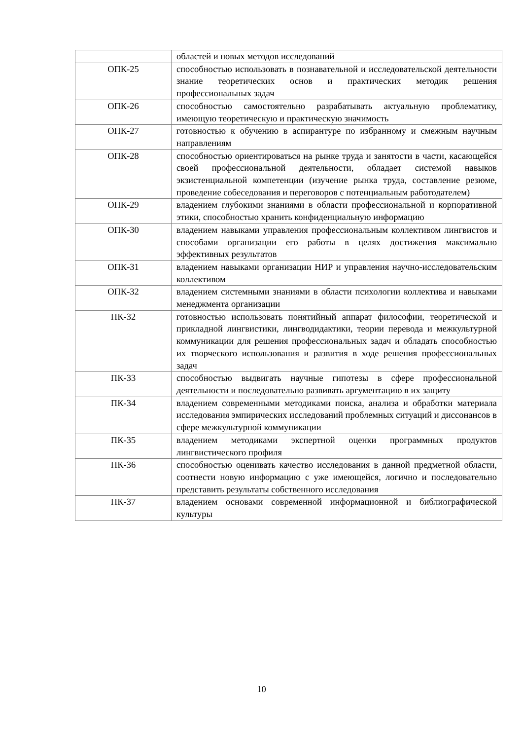| | областей и новых методов исследований |
| ОПК-25 | способностью использовать в познавательной и исследовательской деятельности знание теоретических основ и практических методик решения профессиональных задач |
| ОПК-26 | способностью самостоятельно разрабатывать актуальную проблематику, имеющую теоретическую и практическую значимость |
| ОПК-27 | готовностью к обучению в аспирантуре по избранному и смежным научным направлениям |
| ОПК-28 | способностью ориентироваться на рынке труда и занятости в части, касающейся своей профессиональной деятельности, обладает системой навыков экзистенциальной компетенции (изучение рынка труда, составление резюме, проведение собеседования и переговоров с потенциальным работодателем) |
| ОПК-29 | владением глубокими знаниями в области профессиональной и корпоративной этики, способностью хранить конфиденциальную информацию |
| ОПК-30 | владением навыками управления профессиональным коллективом лингвистов и способами организации его работы в целях достижения максимально эффективных результатов |
| ОПК-31 | владением навыками организации НИР и управления научно-исследовательским коллективом |
| ОПК-32 | владением системными знаниями в области психологии коллектива и навыками менеджмента организации |
| ПК-32 | готовностью использовать понятийный аппарат философии, теоретической и прикладной лингвистики, лингводидактики, теории перевода и межкультурной коммуникации для решения профессиональных задач и обладать способностью их творческого использования и развития в ходе решения профессиональных задач |
| ПК-33 | способностью выдвигать научные гипотезы в сфере профессиональной деятельности и последовательно развивать аргументацию в их защиту |
| ПК-34 | владением современными методиками поиска, анализа и обработки материала исследования эмпирических исследований проблемных ситуаций и диссонансов в сфере межкультурной коммуникации |
| ПК-35 | владением методиками экспертной оценки программных продуктов лингвистического профиля |
| ПК-36 | способностью оценивать качество исследования в данной предметной области, соотнести новую информацию с уже имеющейся, логично и последовательно представить результаты собственного исследования |
| ПК-37 | владением основами современной информационной и библиографической культуры |
10